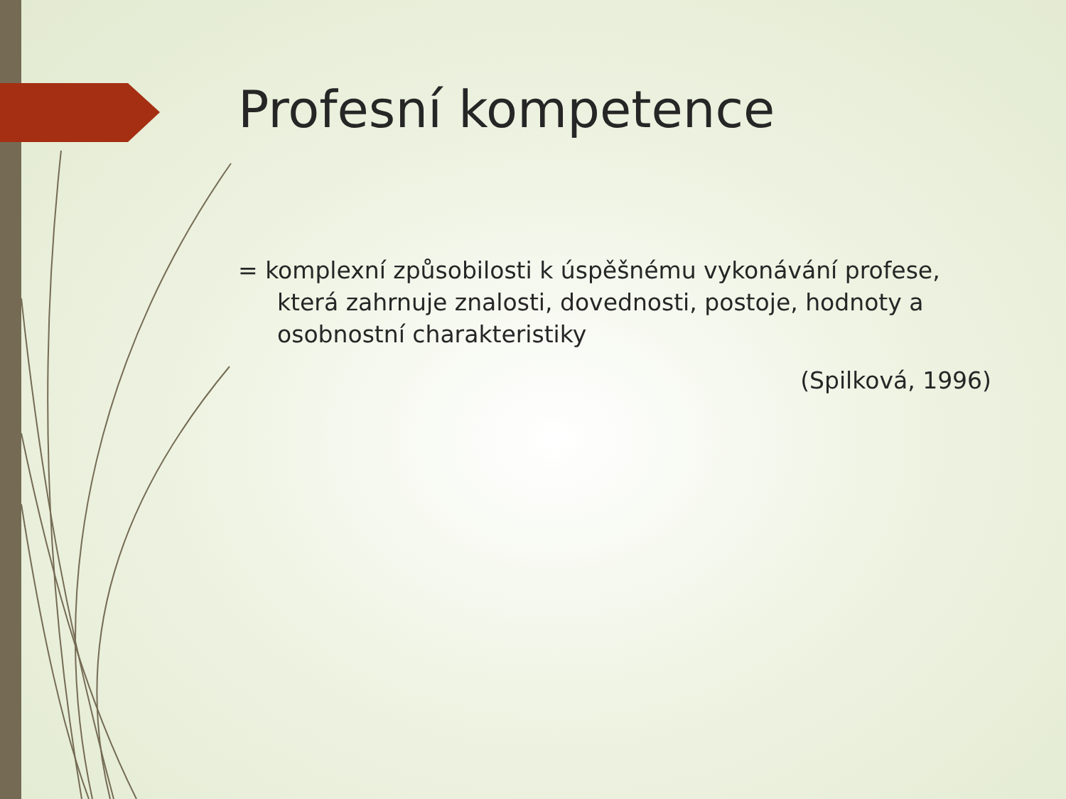Profesní kompetence
= komplexní způsobilosti k úspěšnému vykonávání profese, která zahrnuje znalosti, dovednosti, postoje, hodnoty a osobnostní charakteristiky
(Spilková, 1996)